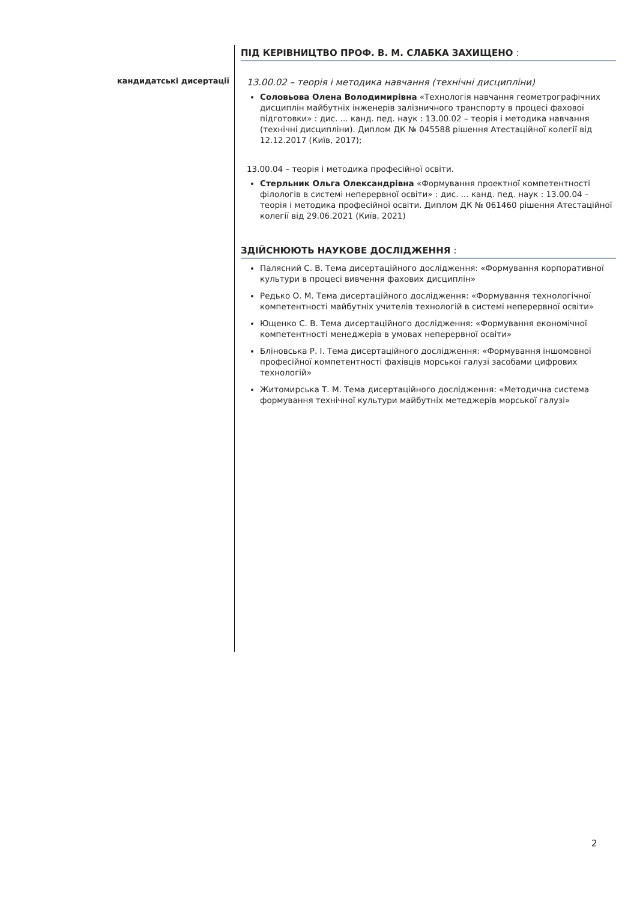кандидатські дисертації
ПІД КЕРІВНИЦТВО ПРОФ. В. М. СЛАБКА ЗАХИЩЕНО :
13.00.02 – теорія і методика навчання (технічні дисципліни)
Соловьова Олена Володимирівна «Технологія навчання геометрографічних дисциплін майбутніх інженерів залізничного транспорту в процесі фахової підготовки» : дис. ... канд. пед. наук : 13.00.02 – теорія і методика навчання (технічні дисципліни). Диплом ДК № 045588 рішення Атестаційної колегії від 12.12.2017 (Київ, 2017);
13.00.04 – теорія і методика професійної освіти.
Стерльник Ольга Олександрівна «Формування проектної компетентності філологів в системі неперервної освіти» : дис. ... канд. пед. наук : 13.00.04 – теорія і методика професійної освіти. Диплом ДК № 061460 рішення Атестаційної колегії від 29.06.2021 (Київ, 2021)
ЗДІЙСНЮЮТЬ НАУКОВЕ ДОСЛІДЖЕННЯ :
Палясний С. В. Тема дисертаційного дослідження: «Формування корпоративної культури в процесі вивчення фахових дисциплін»
Редько О. М. Тема дисертаційного дослідження: «Формування технологічної компетентності майбутніх учителів технологій в системі неперервної освіти»
Ющенко С. В. Тема дисертаційного дослідження: «Формування економічної компетентності менеджерів в умовах неперервної освіти»
Бліновська Р. І. Тема дисертаційного дослідження: «Формування іншомовної професійної компетентності фахівців морської галузі засобами цифрових технологій»
Житомирська Т. М. Тема дисертаційного дослідження: «Методична система формування технічної культури майбутніх метеджерів морської галузі»
2